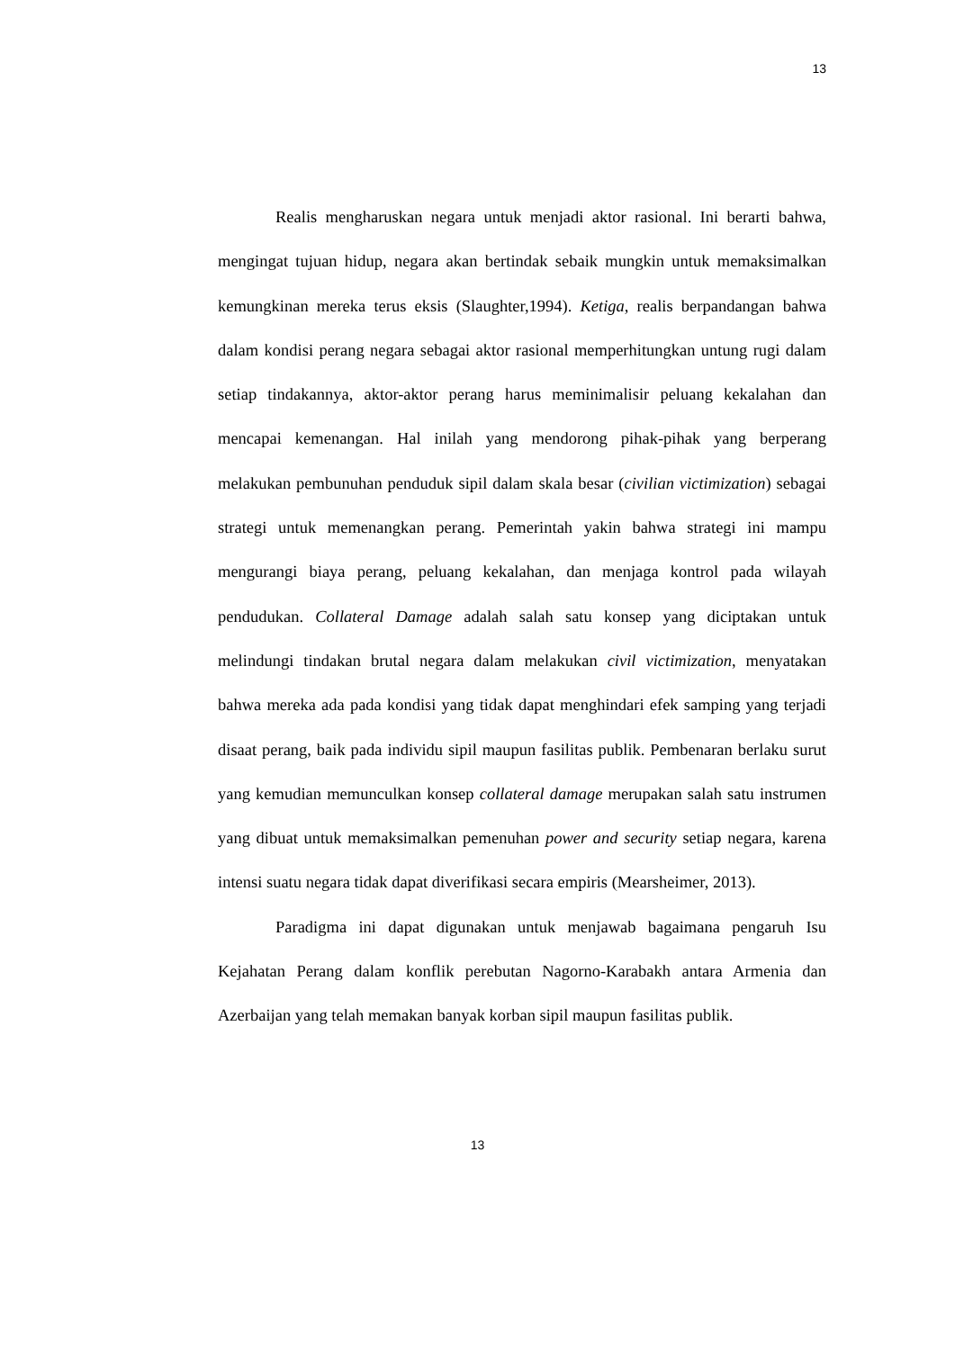13
Realis mengharuskan negara untuk menjadi aktor rasional. Ini berarti bahwa, mengingat tujuan hidup, negara akan bertindak sebaik mungkin untuk memaksimalkan kemungkinan mereka terus eksis (Slaughter,1994). Ketiga, realis berpandangan bahwa dalam kondisi perang negara sebagai aktor rasional memperhitungkan untung rugi dalam setiap tindakannya, aktor-aktor perang harus meminimalisir peluang kekalahan dan mencapai kemenangan. Hal inilah yang mendorong pihak-pihak yang berperang melakukan pembunuhan penduduk sipil dalam skala besar (civilian victimization) sebagai strategi untuk memenangkan perang. Pemerintah yakin bahwa strategi ini mampu mengurangi biaya perang, peluang kekalahan, dan menjaga kontrol pada wilayah pendudukan. Collateral Damage adalah salah satu konsep yang diciptakan untuk melindungi tindakan brutal negara dalam melakukan civil victimization, menyatakan bahwa mereka ada pada kondisi yang tidak dapat menghindari efek samping yang terjadi disaat perang, baik pada individu sipil maupun fasilitas publik. Pembenaran berlaku surut yang kemudian memunculkan konsep collateral damage merupakan salah satu instrumen yang dibuat untuk memaksimalkan pemenuhan power and security setiap negara, karena intensi suatu negara tidak dapat diverifikasi secara empiris (Mearsheimer, 2013).
Paradigma ini dapat digunakan untuk menjawab bagaimana pengaruh Isu Kejahatan Perang dalam konflik perebutan Nagorno-Karabakh antara Armenia dan Azerbaijan yang telah memakan banyak korban sipil maupun fasilitas publik.
13